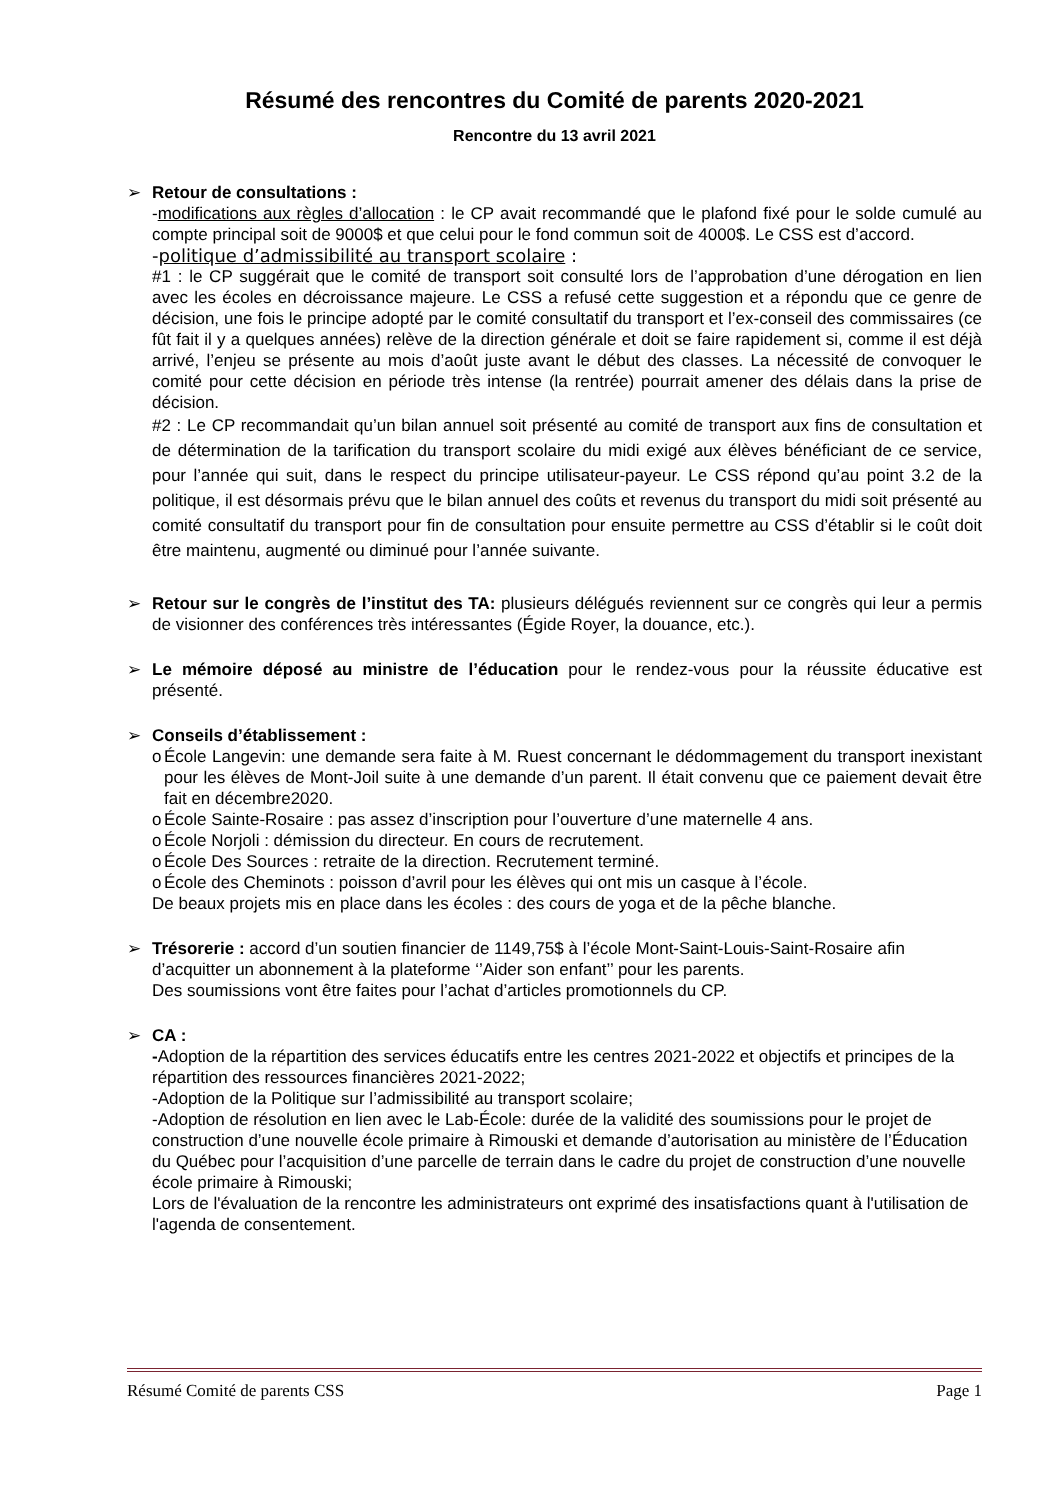Résumé des rencontres du Comité de parents 2020-2021
Rencontre du 13 avril 2021
➢ Retour de consultations :
-modifications aux règles d’allocation : le CP avait recommandé que le plafond fixé pour le solde cumulé au compte principal soit de 9000$ et que celui pour le fond commun soit de 4000$. Le CSS est d’accord.
-politique d’admissibilité au transport scolaire :
#1 : le CP suggérait que le comité de transport soit consulté lors de l’approbation d’une dérogation en lien avec les écoles en décroissance majeure. Le CSS a refusé cette suggestion et a répondu que ce genre de décision, une fois le principe adopté par le comité consultatif du transport et l’ex-conseil des commissaires (ce fût fait il y a quelques années) relève de la direction générale et doit se faire rapidement si, comme il est déjà arrivé, l’enjeu se présente au mois d’août juste avant le début des classes. La nécessité de convoquer le comité pour cette décision en période très intense (la rentrée) pourrait amener des délais dans la prise de décision.
#2 : Le CP recommandait qu’un bilan annuel soit présenté au comité de transport aux fins de consultation et de détermination de la tarification du transport scolaire du midi exigé aux élèves bénéficiant de ce service, pour l’année qui suit, dans le respect du principe utilisateur-payeur. Le CSS répond qu’au point 3.2 de la politique, il est désormais prévu que le bilan annuel des coûts et revenus du transport du midi soit présenté au comité consultatif du transport pour fin de consultation pour ensuite permettre au CSS d’établir si le coût doit être maintenu, augmenté ou diminué pour l’année suivante.
➢ Retour sur le congrès de l’institut des TA: plusieurs délégués reviennent sur ce congrès qui leur a permis de visionner des conférences très intéressantes (Égide Royer, la douance, etc.).
➢ Le mémoire déposé au ministre de l’éducation pour le rendez-vous pour la réussite éducative est présenté.
➢ Conseils d’établissement :
o École Langevin: une demande sera faite à M. Ruest concernant le dédommagement du transport inexistant pour les élèves de Mont-Joil suite à une demande d’un parent. Il était convenu que ce paiement devait être fait en décembre2020.
o École Sainte-Rosaire : pas assez d’inscription pour l’ouverture d’une maternelle 4 ans.
o École Norjoli : démission du directeur. En cours de recrutement.
o École Des Sources : retraite de la direction. Recrutement terminé.
o École des Cheminots : poisson d’avril pour les élèves qui ont mis un casque à l’école.
De beaux projets mis en place dans les écoles : des cours de yoga et de la pêche blanche.
➢ Trésorerie : accord d’un soutien financier de 1149,75$ à l’école Mont-Saint-Louis-Saint-Rosaire afin d’acquitter un abonnement à la plateforme ‘’Aider son enfant’’ pour les parents.
Des soumissions vont être faites pour l’achat d’articles promotionnels du CP.
➢ CA :
-Adoption de la répartition des services éducatifs entre les centres 2021-2022 et objectifs et principes de la répartition des ressources financières 2021-2022;
-Adoption de la Politique sur l’admissibilité au transport scolaire;
-Adoption de résolution en lien avec le Lab-École: durée de la validité des soumissions pour le projet de construction d’une nouvelle école primaire à Rimouski et demande d’autorisation au ministère de l’Éducation du Québec pour l’acquisition d’une parcelle de terrain dans le cadre du projet de construction d’une nouvelle école primaire à Rimouski;
Lors de l'évaluation de la rencontre les administrateurs ont exprimé des insatisfactions quant à l'utilisation de l'agenda de consentement.
Résumé Comité de parents CSS Page 1